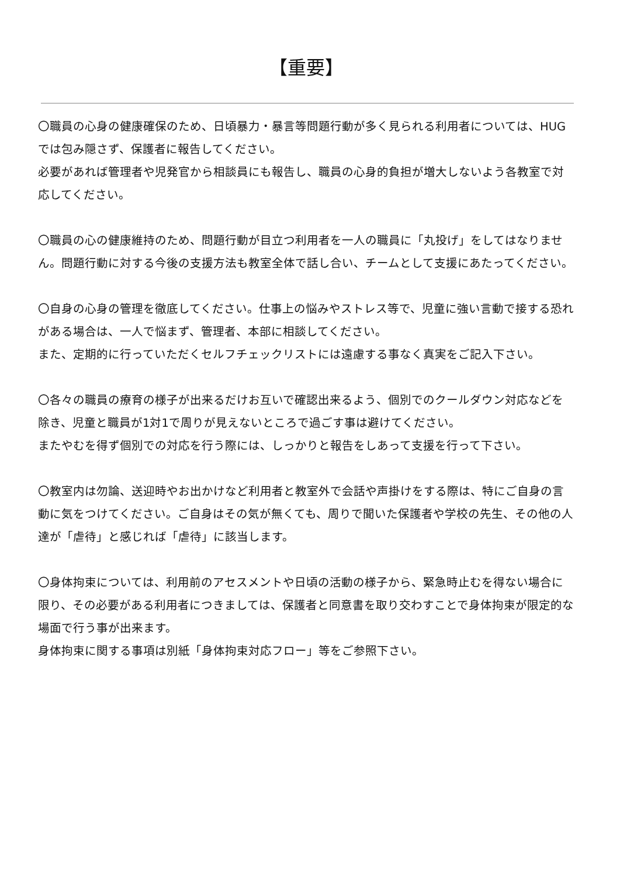【重要】
〇職員の心身の健康確保のため、日頃暴力・暴言等問題行動が多く見られる利用者については、HUGでは包み隠さず、保護者に報告してください。
必要があれば管理者や児発官から相談員にも報告し、職員の心身的負担が増大しないよう各教室で対応してください。
〇職員の心の健康維持のため、問題行動が目立つ利用者を一人の職員に「丸投げ」をしてはなりません。問題行動に対する今後の支援方法も教室全体で話し合い、チームとして支援にあたってください。
〇自身の心身の管理を徹底してください。仕事上の悩みやストレス等で、児童に強い言動で接する恐れがある場合は、一人で悩まず、管理者、本部に相談してください。
また、定期的に行っていただくセルフチェックリストには遠慮する事なく真実をご記入下さい。
〇各々の職員の療育の様子が出来るだけお互いで確認出来るよう、個別でのクールダウン対応などを除き、児童と職員が1対1で周りが見えないところで過ごす事は避けてください。
またやむを得ず個別での対応を行う際には、しっかりと報告をしあって支援を行って下さい。
〇教室内は勿論、送迎時やお出かけなど利用者と教室外で会話や声掛けをする際は、特にご自身の言動に気をつけてください。ご自身はその気が無くても、周りで聞いた保護者や学校の先生、その他の人達が「虐待」と感じれば「虐待」に該当します。
〇身体拘束については、利用前のアセスメントや日頃の活動の様子から、緊急時止むを得ない場合に限り、その必要がある利用者につきましては、保護者と同意書を取り交わすことで身体拘束が限定的な場面で行う事が出来ます。
身体拘束に関する事項は別紙「身体拘束対応フロー」等をご参照下さい。